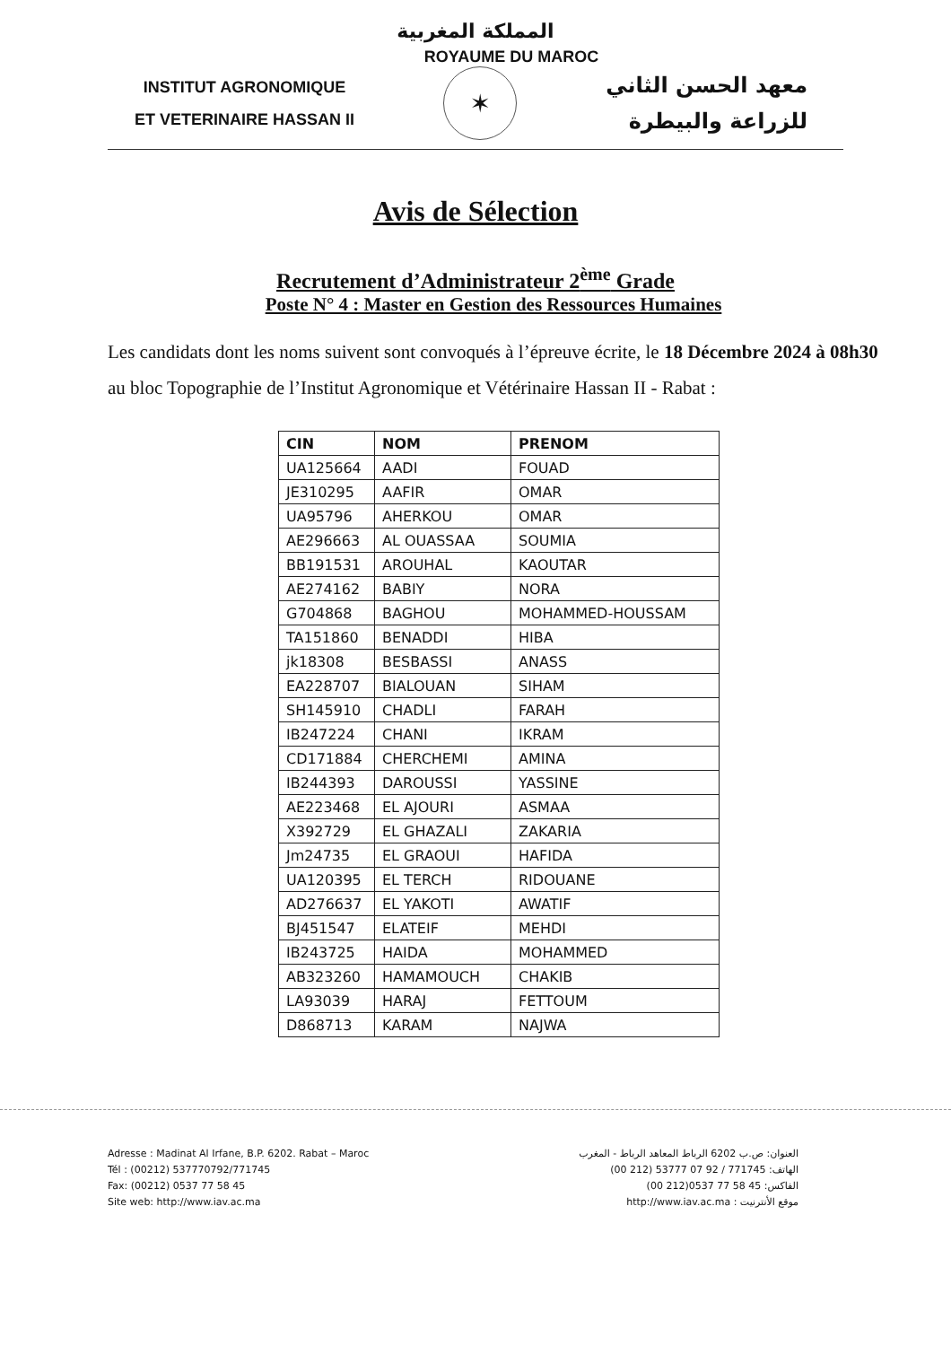المملكة المغربية
ROYAUME DU MAROC
INSTITUT AGRONOMIQUE
ET VETERINAIRE HASSAN II
✶
معهد الحسن الثاني
للزراعة والبيطرة
Avis de Sélection
Recrutement d’Administrateur 2<sup>ème</sup> Grade
Poste N° 4 : Master en Gestion des Ressources Humaines
Les candidats dont les noms suivent sont convoqués à l’épreuve écrite, le 18 Décembre 2024 à 08h30 au bloc Topographie de l’Institut Agronomique et Vétérinaire Hassan II - Rabat :
| CIN | NOM | PRENOM |
| --- | --- | --- |
| UA125664 | AADI | FOUAD |
| JE310295 | AAFIR | OMAR |
| UA95796 | AHERKOU | OMAR |
| AE296663 | AL OUASSAA | SOUMIA |
| BB191531 | AROUHAL | KAOUTAR |
| AE274162 | BABIY | NORA |
| G704868 | BAGHOU | MOHAMMED-HOUSSAM |
| TA151860 | BENADDI | HIBA |
| jk18308 | BESBASSI | ANASS |
| EA228707 | BIALOUAN | SIHAM |
| SH145910 | CHADLI | FARAH |
| IB247224 | CHANI | IKRAM |
| CD171884 | CHERCHEMI | AMINA |
| IB244393 | DAROUSSI | YASSINE |
| AE223468 | EL AJOURI | ASMAA |
| X392729 | EL GHAZALI | ZAKARIA |
| Jm24735 | EL GRAOUI | HAFIDA |
| UA120395 | EL TERCH | RIDOUANE |
| AD276637 | EL YAKOTI | AWATIF |
| BJ451547 | ELATEIF | MEHDI |
| IB243725 | HAIDA | MOHAMMED |
| AB323260 | HAMAMOUCH | CHAKIB |
| LA93039 | HARAJ | FETTOUM |
| D868713 | KARAM | NAJWA |
Adresse : Madinat Al Irfane, B.P. 6202. Rabat – Maroc
Tél : (00212) 537770792/771745
Fax: (00212) 0537 77 58 45
Site web: http://www.iav.ac.ma
العنوان: ص.ب 6202 الرباط المعاهد الرباط - المغرب
الهاتف: 771745 / 92 07 53777 (212 00)
الفاكس: 45 58 77 0537(212 00)
موقع الأنترنيت : http://www.iav.ac.ma